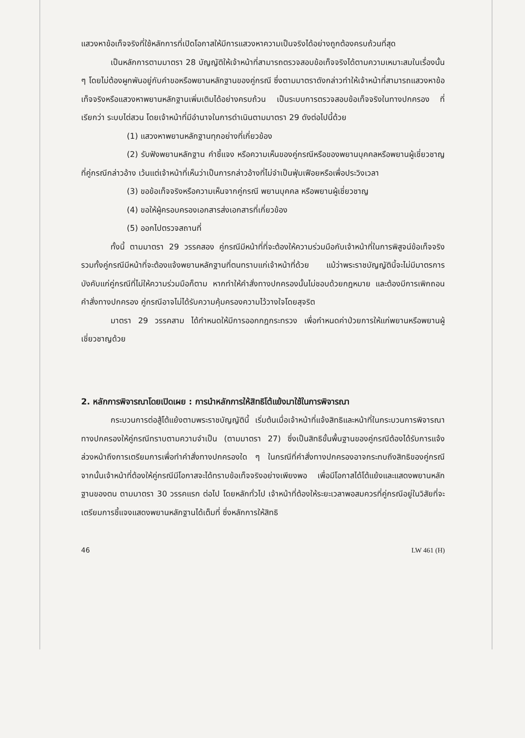แสวงหาข้อเท็จจริงที่ใช้หลักการที่เปิดโอกาสให้มีการแสวงหาความเป็นจริงได้อย่างถูกต้องครบถ้วนที่สุด
เป็นหลักการตามมาตรา 28 บัญญัติให้เจ้าหน้าที่สามารถตรวจสอบข้อเท็จจริงได้ตามความเหมาะสมในเรื่องนั้น ๆ โดยไม่ต้องผูกพันอยู่กับคำขอหรือพยานหลักฐานของคู่กรณี ซึ่งตามมาตราดังกล่าวทำให้เจ้าหน้าที่สามารถแสวงหาข้อเท็จจริงหรือแสวงหาพยานหลักฐานเพิ่มเติมได้อย่างครบถ้วน เป็นระบบการตรวจสอบข้อเท็จจริงในทางปกครอง ที่เรียกว่า ระบบไต่สวน โดยเจ้าหน้าที่มีอำนาจในการดำเนินตามมาตรา 29 ดังต่อไปนี้ด้วย
(1) แสวงหาพยานหลักฐานทุกอย่างที่เกี่ยวข้อง
(2) รับฟังพยานหลักฐาน คำชี้แจง หรือความเห็นของคู่กรณีหรือของพยานบุคคลหรือพยานผู้เชี่ยวชาญ ที่คู่กรณีกล่าวอ้าง เว้นแต่เจ้าหน้าที่เห็นว่าเป็นการกล่าวอ้างที่ไม่จำเป็นฟุ่มเฟือยหรือเพื่อประวิงเวลา
(3) ขอข้อเท็จจริงหรือความเห็นจากคู่กรณี พยานบุคคล หรือพยานผู้เชี่ยวชาญ
(4) ขอให้ผู้ครอบครองเอกสารส่งเอกสารที่เกี่ยวข้อง
(5) ออกไปตรวจสถานที่
ทั้งนี้ ตามมาตรา 29 วรรคสอง คู่กรณีมีหน้าที่ที่จะต้องให้ความร่วมมือกับเจ้าหน้าที่ในการพิสูจน์ข้อเท็จจริง รวมทั้งคู่กรณีมีหน้าที่จะต้องแจ้งพยานหลักฐานที่ตนทราบแก่เจ้าหน้าที่ด้วย แม้ว่าพระราชบัญญัตินี้จะไม่มีมาตรการบังคับแก่คู่กรณีที่ไม่ให้ความร่วมมือก็ตาม หากทำให้คำสั่งทางปกครองนั้นไม่ชอบด้วยกฎหมาย และต้องมีการเพิกถอนคำสั่งทางปกครอง คู่กรณีอาจไม่ได้รับความคุ้มครองความไว้วางใจโดยสุจริต
มาตรา 29 วรรคสาม ได้กำหนดให้มีการออกกฎกระทรวง เพื่อกำหนดค่าป่วยการให้แก่พยานหรือพยานผู้เชี่ยวชาญด้วย
2. หลักการพิจารณาโดยเปิดเผย : การนำหลักการให้สิทธิโต้แย้งมาใช้ในการพิจารณา
กระบวนการต่อสู้โต้แย้งตามพระราชบัญญัตินี้ เริ่มต้นเมื่อเจ้าหน้าที่แจ้งสิทธิและหน้าที่ในกระบวนการพิจารณาทางปกครองให้คู่กรณีทราบตามความจำเป็น (ตามมาตรา 27) ซึ่งเป็นสิทธิขั้นพื้นฐานของคู่กรณีต้องได้รับการแจ้งล่วงหน้าถึงการเตรียมการเพื่อทำคำสั่งทางปกครองใด ๆ ในกรณีที่คำสั่งทางปกครองอาจกระทบถึงสิทธิของคู่กรณี จากนั้นเจ้าหน้าที่ต้องให้คู่กรณีมีโอกาสจะได้ทราบข้อเท็จจริงอย่างเพียงพอ เพื่อมีโอกาสได้โต้แย้งและแสดงพยานหลักฐานของตน ตามมาตรา 30 วรรคแรก ต่อไป โดยหลักทั่วไป เจ้าหน้าที่ต้องให้ระยะเวลาพอสมควรที่คู่กรณีอยู่ในวิสัยที่จะเตรียมการชี้แจงแสดงพยานหลักฐานได้เต็มที่ ซึ่งหลักการให้สิทธิ
46 LW 461 (H)